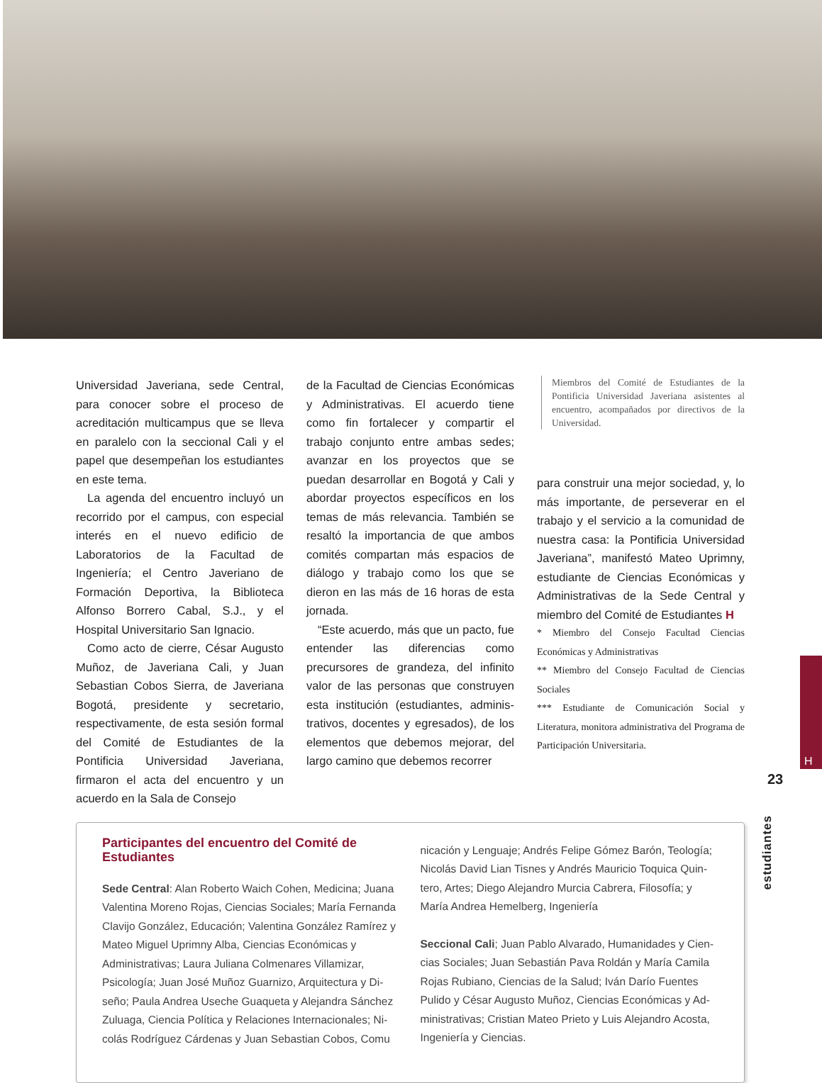Universidad Javeriana, sede Central, para conocer sobre el proceso de acreditación multicampus que se lleva en paralelo con la seccional Cali y el papel que desempe­ñan los estudiantes en este tema.
La agenda del encuentro incluyó un recorrido por el campus, con especial in­terés en el nuevo edificio de Laboratorios de la Facultad de Ingeniería; el Centro Javeriano de Formación Deportiva, la Bi­blioteca Alfonso Borrero Cabal, S.J., y el Hospital Universitario San Ignacio.
Como acto de cierre, César Augusto Muñoz, de Javeriana Cali, y Juan Sebas­tian Cobos Sierra, de Javeriana Bogotá, presidente y secretario, respectivamen­te, de esta sesión formal del Comité de Estudiantes de la Pontificia Universidad Javeriana, firmaron el acta del encuen­tro y un acuerdo en la Sala de Consejo
de la Facultad de Ciencias Económicas y Administrativas. El acuerdo tiene como fin fortalecer y compartir el trabajo con­junto entre ambas sedes; avanzar en los proyectos que se puedan desarrollar en Bogotá y Cali y abordar proyectos es­pecíficos en los temas de más relevan­cia. También se resaltó la importancia de que ambos comités compartan más espacios de diálogo y trabajo como los que se dieron en las más de 16 horas de esta jornada.
“Este acuerdo, más que un pac­to, fue entender las diferencias como precursores de grandeza, del infinito valor de las personas que construyen esta institución (estudiantes, adminis­trativos, docentes y egresados), de los elementos que debemos mejorar, del largo camino que debemos recorrer
Miembros del Comité de Estudiantes de la Pontificia Universidad Javeriana asistentes al encuentro, acompañados por directivos de la Universidad.
para construir una mejor sociedad, y, lo más importante, de perseverar en el trabajo y el servicio a la comunidad de nuestra casa: la Pontificia Universidad Javeriana”, manifestó Mateo Uprimny, estudiante de Ciencias Económicas y Administrativas de la Sede Central y miembro del Comité de Estudiantes H
* Miembro del Consejo Facultad Ciencias Económicas y Administrativas
** Miembro del Consejo Facultad de Ciencias Sociales
*** Estudiante de Comunicación Social y Literatura, monitora administrativa del Programa de Participación Universitaria.
Participantes del encuentro del Comité de Estudiantes
Sede Central: Alan Roberto Waich Cohen, Medicina; Juana Valentina Moreno Rojas, Ciencias Sociales; María Fernan­da Clavijo González, Educación; Valentina González Ra­mírez y Mateo Miguel Uprimny Alba, Ciencias Económicas y Administrativas; Laura Juliana Colmenares Villamizar, Psicología; Juan José Muñoz Guarnizo, Arquitectura y Di­seño; Paula Andrea Useche Guaqueta y Alejandra Sánchez Zuluaga, Ciencia Política y Relaciones Internacionales; Ni­colás Rodríguez Cárdenas y Juan Sebastian Cobos, Comu­
nicación y Lenguaje; Andrés Felipe Gómez Barón, Teología; Nicolás David Lian Tisnes y Andrés Mauricio Toquica Quin­tero, Artes; Diego Alejandro Murcia Cabrera, Filosofía; y María Andrea Hemelberg, Ingeniería
Seccional Cali; Juan Pablo Alvarado, Humanidades y Cien­cias Sociales; Juan Sebastián Pava Roldán y María Camila Rojas Rubiano, Ciencias de la Salud; Iván Darío Fuentes Pulido y César Augusto Muñoz, Ciencias Económicas y Ad­ministrativas; Cristian Mateo Prieto y Luis Alejandro Acos­ta, Ingeniería y Ciencias.
H
23
estudiantes